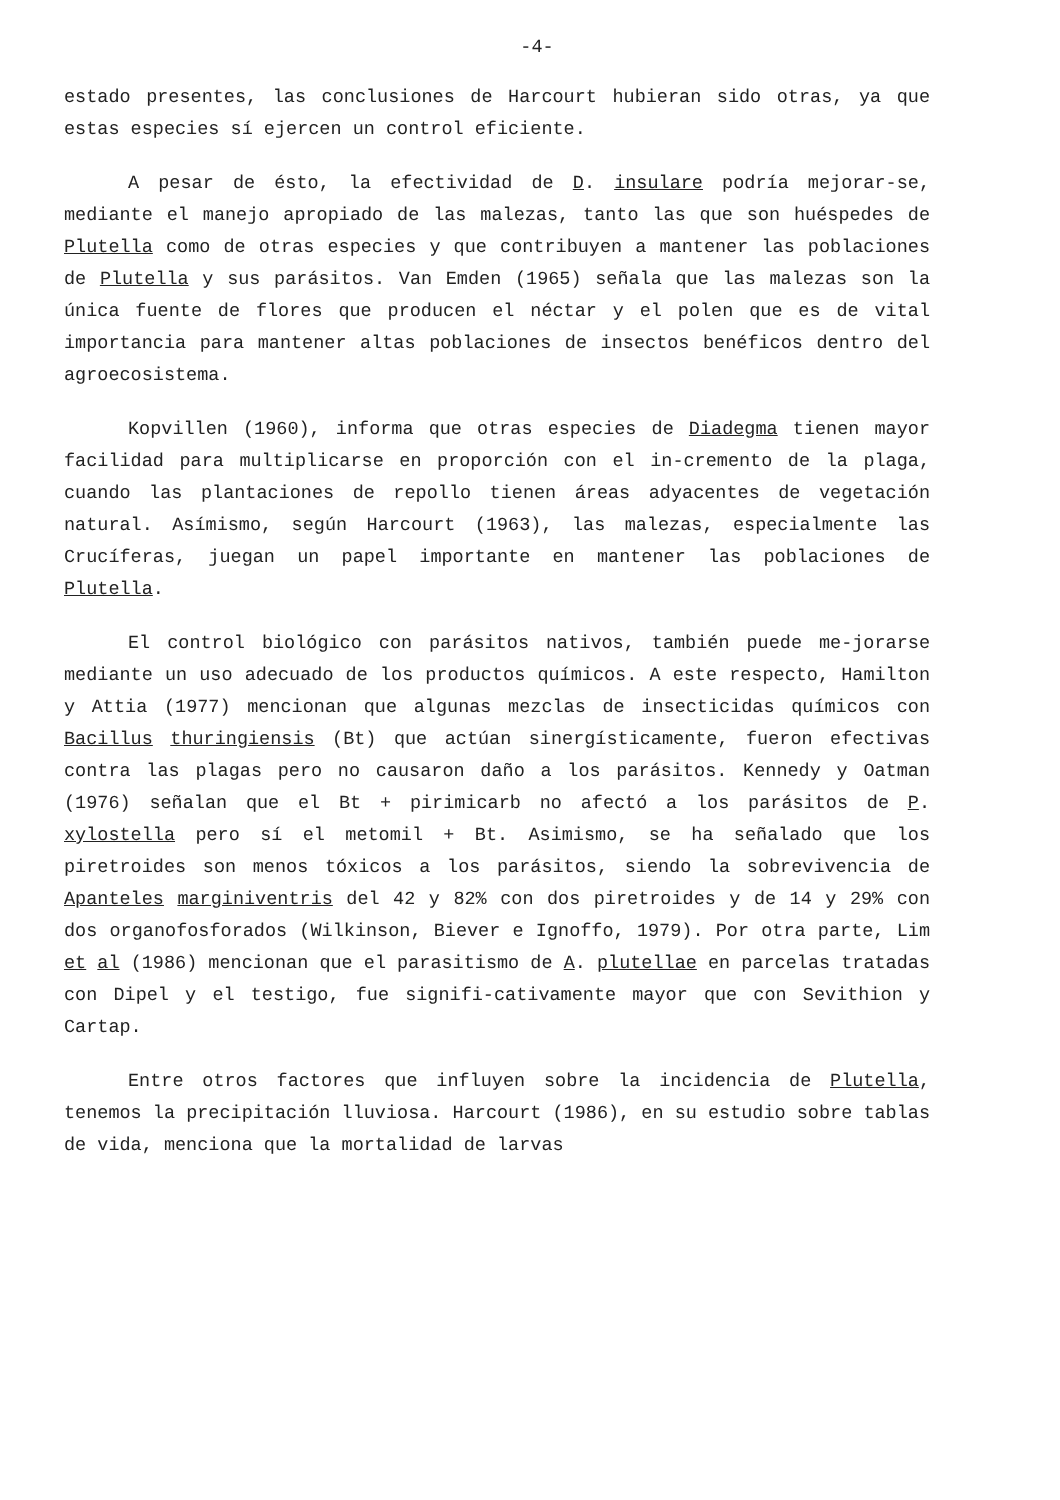-4-
estado presentes, las conclusiones de Harcourt hubieran sido otras, ya que estas especies sí ejercen un control eficiente.
A pesar de ésto, la efectividad de D. insulare podría mejorar-se, mediante el manejo apropiado de las malezas, tanto las que son huéspedes de Plutella como de otras especies y que contribuyen a mantener las poblaciones de Plutella y sus parásitos. Van Emden (1965) señala que las malezas son la única fuente de flores que producen el néctar y el polen que es de vital importancia para mantener altas poblaciones de insectos benéficos dentro del agroecosistema.
Kopvillen (1960), informa que otras especies de Diadegma tienen mayor facilidad para multiplicarse en proporción con el in-cremento de la plaga, cuando las plantaciones de repollo tienen áreas adyacentes de vegetación natural. Asímismo, según Harcourt (1963), las malezas, especialmente las Crucíferas, juegan un papel importante en mantener las poblaciones de Plutella.
El control biológico con parásitos nativos, también puede me-jorarse mediante un uso adecuado de los productos químicos. A este respecto, Hamilton y Attia (1977) mencionan que algunas mezclas de insecticidas químicos con Bacillus thuringiensis (Bt) que actúan sinergísticamente, fueron efectivas contra las plagas pero no causaron daño a los parásitos. Kennedy y Oatman (1976) señalan que el Bt + pirimicarb no afectó a los parásitos de P. xylostella pero sí el metomil + Bt. Asimismo, se ha señalado que los piretroides son menos tóxicos a los parásitos, siendo la sobrevivencia de Apanteles marginiventris del 42 y 82% con dos piretroides y de 14 y 29% con dos organofosforados (Wilkinson, Biever e Ignoffo, 1979). Por otra parte, Lim et al (1986) mencionan que el parasitismo de A. plutellae en parcelas tratadas con Dipel y el testigo, fue signifi-cativamente mayor que con Sevithion y Cartap.
Entre otros factores que influyen sobre la incidencia de Plutella, tenemos la precipitación lluviosa. Harcourt (1986), en su estudio sobre tablas de vida, menciona que la mortalidad de larvas